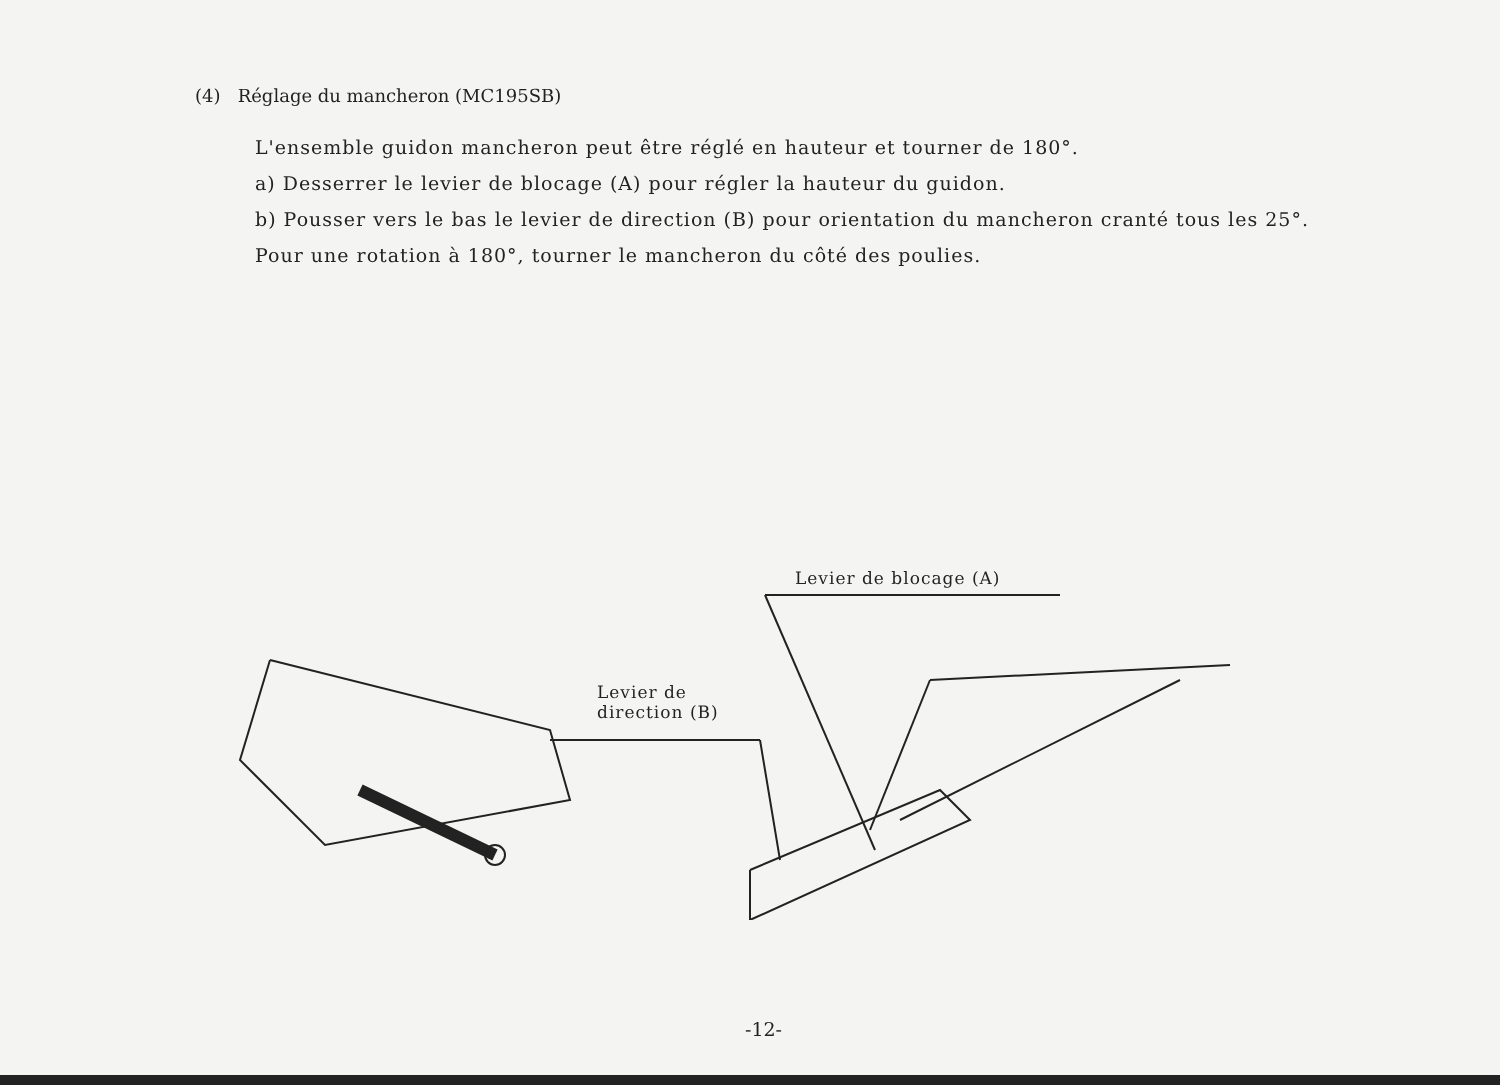(4) Réglage du mancheron (MC195SB)
L'ensemble guidon mancheron peut être réglé en hauteur et tourner de 180°.
a) Desserrer le levier de blocage (A) pour régler la hauteur du guidon.
b) Pousser vers le bas le levier de direction (B) pour orientation du mancheron cranté tous les 25°.
Pour une rotation à 180°, tourner le mancheron du côté des poulies.
Levier de blocage (A)
Levier de
direction (B)
-12-